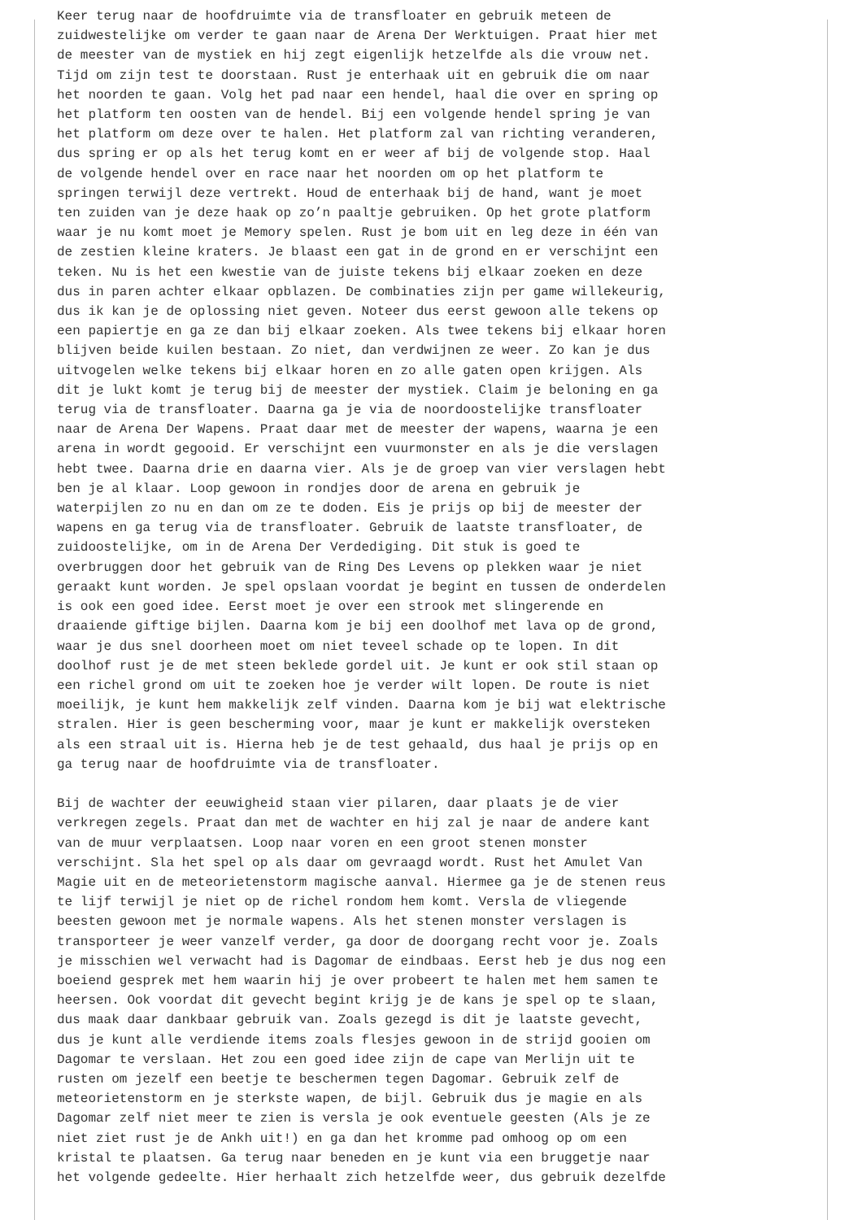Keer terug naar de hoofdruimte via de transfloater en gebruik meteen de zuidwestelijke om verder te gaan naar de Arena Der Werktuigen. Praat hier met de meester van de mystiek en hij zegt eigenlijk hetzelfde als die vrouw net. Tijd om zijn test te doorstaan. Rust je enterhaak uit en gebruik die om naar het noorden te gaan. Volg het pad naar een hendel, haal die over en spring op het platform ten oosten van de hendel. Bij een volgende hendel spring je van het platform om deze over te halen. Het platform zal van richting veranderen, dus spring er op als het terug komt en er weer af bij de volgende stop. Haal de volgende hendel over en race naar het noorden om op het platform te springen terwijl deze vertrekt. Houd de enterhaak bij de hand, want je moet ten zuiden van je deze haak op zo’n paaltje gebruiken. Op het grote platform waar je nu komt moet je Memory spelen. Rust je bom uit en leg deze in één van de zestien kleine kraters. Je blaast een gat in de grond en er verschijnt een teken. Nu is het een kwestie van de juiste tekens bij elkaar zoeken en deze dus in paren achter elkaar opblazen. De combinaties zijn per game willekeurig, dus ik kan je de oplossing niet geven. Noteer dus eerst gewoon alle tekens op een papiertje en ga ze dan bij elkaar zoeken. Als twee tekens bij elkaar horen blijven beide kuilen bestaan. Zo niet, dan verdwijnen ze weer. Zo kan je dus uitvogelen welke tekens bij elkaar horen en zo alle gaten open krijgen. Als dit je lukt komt je terug bij de meester der mystiek. Claim je beloning en ga terug via de transfloater. Daarna ga je via de noordoostelijke transfloater naar de Arena Der Wapens. Praat daar met de meester der wapens, waarna je een arena in wordt gegooid. Er verschijnt een vuurmonster en als je die verslagen hebt twee. Daarna drie en daarna vier. Als je de groep van vier verslagen hebt ben je al klaar. Loop gewoon in rondjes door de arena en gebruik je waterpijlen zo nu en dan om ze te doden. Eis je prijs op bij de meester der wapens en ga terug via de transfloater. Gebruik de laatste transfloater, de zuidoostelijke, om in de Arena Der Verdediging. Dit stuk is goed te overbruggen door het gebruik van de Ring Des Levens op plekken waar je niet geraakt kunt worden. Je spel opslaan voordat je begint en tussen de onderdelen is ook een goed idee. Eerst moet je over een strook met slingerende en draaiende giftige bijlen. Daarna kom je bij een doolhof met lava op de grond, waar je dus snel doorheen moet om niet teveel schade op te lopen. In dit doolhof rust je de met steen beklede gordel uit. Je kunt er ook stil staan op een richel grond om uit te zoeken hoe je verder wilt lopen. De route is niet moeilijk, je kunt hem makkelijk zelf vinden. Daarna kom je bij wat elektrische stralen. Hier is geen bescherming voor, maar je kunt er makkelijk oversteken als een straal uit is. Hierna heb je de test gehaald, dus haal je prijs op en ga terug naar de hoofdruimte via de transfloater. Bij de wachter der eeuwigheid staan vier pilaren, daar plaats je de vier verkregen zegels. Praat dan met de wachter en hij zal je naar de andere kant van de muur verplaatsen. Loop naar voren en een groot stenen monster verschijnt. Sla het spel op als daar om gevraagd wordt. Rust het Amulet Van Magie uit en de meteorietenstorm magische aanval. Hiermee ga je de stenen reus te lijf terwijl je niet op de richel rondom hem komt. Versla de vliegende beesten gewoon met je normale wapens. Als het stenen monster verslagen is transporteer je weer vanzelf verder, ga door de doorgang recht voor je. Zoals je misschien wel verwacht had is Dagomar de eindbaas. Eerst heb je dus nog een boeiend gesprek met hem waarin hij je over probeert te halen met hem samen te heersen. Ook voordat dit gevecht begint krijg je de kans je spel op te slaan, dus maak daar dankbaar gebruik van. Zoals gezegd is dit je laatste gevecht, dus je kunt alle verdiende items zoals flesjes gewoon in de strijd gooien om Dagomar te verslaan. Het zou een goed idee zijn de cape van Merlijn uit te rusten om jezelf een beetje te beschermen tegen Dagomar. Gebruik zelf de meteorietenstorm en je sterkste wapen, de bijl. Gebruik dus je magie en als Dagomar zelf niet meer te zien is versla je ook eventuele geesten (Als je ze niet ziet rust je de Ankh uit!) en ga dan het kromme pad omhoog op om een kristal te plaatsen. Ga terug naar beneden en je kunt via een bruggetje naar het volgende gedeelte. Hier herhaalt zich hetzelfde weer, dus gebruik dezelfde